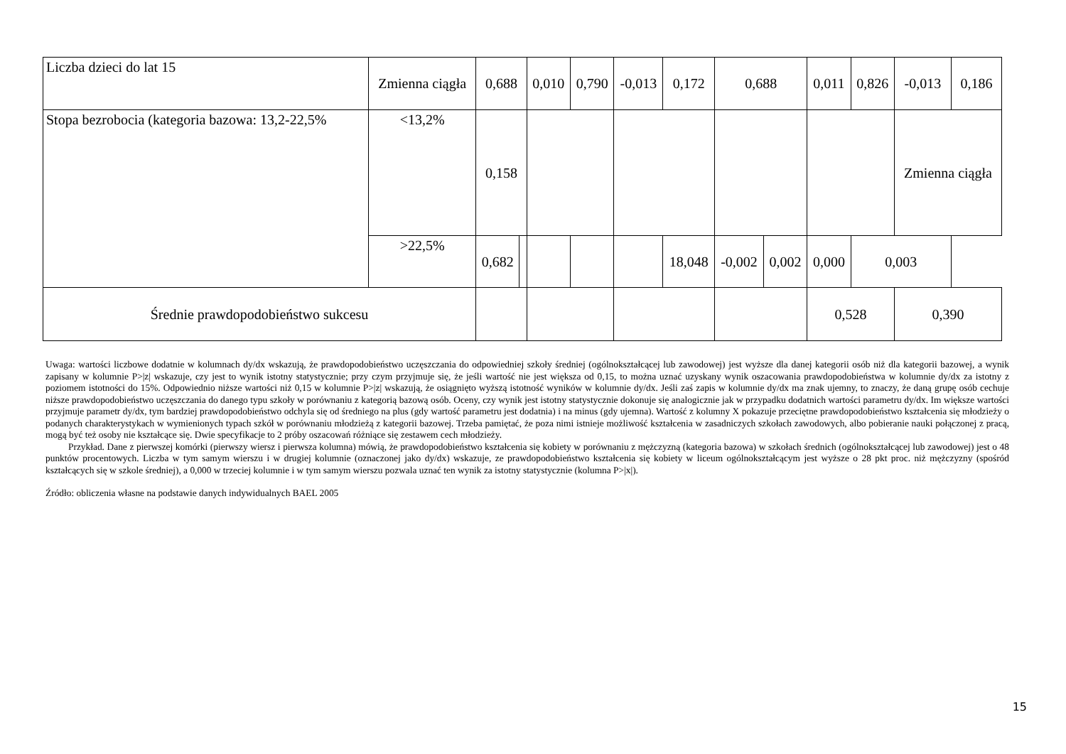| Liczba dzieci do lat 15 | Zmienna ciągła | 0,688 | | 0,010 | 0,790 | -0,013 | 0,172 | 0,688 | | 0,011 | 0,826 | -0,013 | 0,186 |
| Stopa bezrobocia (kategoria bazowa: 13,2-22,5% | <13,2% | 0,158 | | | | | | | | | | Zmienna ciągła | |
| | >22,5% | 0,682 | | | | | 18,048 | -0,002 | 0,002 | 0,000 | 0,003 | | |
| Średnie prawdopodobieństwo sukcesu | | | | | | | | | | 0,528 | | 0,390 | |
Uwaga: wartości liczbowe dodatnie w kolumnach dy/dx wskazują, że prawdopodobieństwo uczęszczania do odpowiedniej szkoły średniej (ogólnokształcącej lub zawodowej) jest wyższe dla danej kategorii osób niż dla kategorii bazowej, a wynik zapisany w kolumnie P>|z| wskazuje, czy jest to wynik istotny statystycznie; przy czym przyjmuje się, że jeśli wartość nie jest większa od 0,15, to można uznać uzyskany wynik oszacowania prawdopodobieństwa w kolumnie dy/dx za istotny z poziomem istotności do 15%. Odpowiednio niższe wartości niż 0,15 w kolumnie P>|z| wskazują, że osiągnięto wyższą istotność wyników w kolumnie dy/dx. Jeśli zaś zapis w kolumnie dy/dx ma znak ujemny, to znaczy, że daną grupę osób cechuje niższe prawdopodobieństwo uczęszczania do danego typu szkoły w porównaniu z kategorią bazową osób. Oceny, czy wynik jest istotny statystycznie dokonuje się analogicznie jak w przypadku dodatnich wartości parametru dy/dx. Im większe wartości przyjmuje parametr dy/dx, tym bardziej prawdopodobieństwo odchyla się od średniego na plus (gdy wartość parametru jest dodatnia) i na minus (gdy ujemna). Wartość z kolumny X pokazuje przeciętne prawdopodobieństwo kształcenia się młodzieży o podanych charakterystykach w wymienionych typach szkół w porównaniu młodzieżą z kategorii bazowej. Trzeba pamiętać, że poza nimi istnieje możliwość kształcenia w zasadniczych szkołach zawodowych, albo pobieranie nauki połączonej z pracą, mogą być też osoby nie kształcące się. Dwie specyfikacje to 2 próby oszacowań różniące się zestawem cech młodzieży.
Przykład. Dane z pierwszej komórki (pierwszy wiersz i pierwsza kolumna) mówią, że prawdopodobieństwo kształcenia się kobiety w porównaniu z mężczyzną (kategoria bazowa) w szkołach średnich (ogólnokształcącej lub zawodowej) jest o 48 punktów procentowych. Liczba w tym samym wierszu i w drugiej kolumnie (oznaczonej jako dy/dx) wskazuje, ze prawdopodobieństwo kształcenia się kobiety w liceum ogólnokształcącym jest wyższe o 28 pkt proc. niż mężczyzny (spośród kształcących się w szkole średniej), a 0,000 w trzeciej kolumnie i w tym samym wierszu pozwala uznać ten wynik za istotny statystycznie (kolumna P>|x|).
Źródło: obliczenia własne na podstawie danych indywidualnych BAEL 2005
15